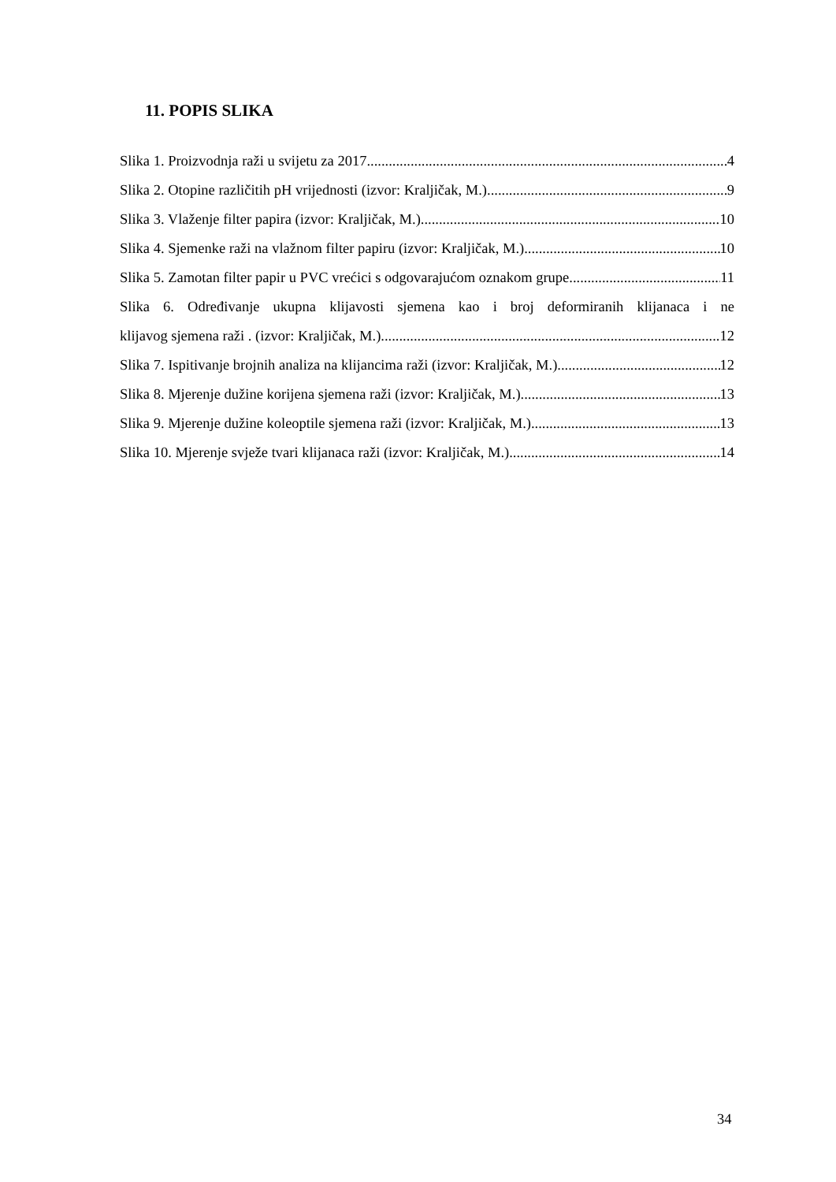11. POPIS SLIKA
Slika 1. Proizvodnja raži u svijetu za 2017. 4
Slika 2. Otopine različitih pH vrijednosti (izvor: Kraljičak, M.) 9
Slika 3. Vlaženje filter papira (izvor: Kraljičak, M.) 10
Slika 4. Sjemenke raži na vlažnom filter papiru (izvor: Kraljičak, M.) 10
Slika 5. Zamotan filter papir u PVC vrećici s odgovarajućom oznakom grupe 11
Slika 6. Određivanje ukupna klijavosti sjemena kao i broj deformiranih klijanaca i ne
klijavog sjemena raži . (izvor: Kraljičak, M.) 12
Slika 7. Ispitivanje brojnih analiza na klijancima raži (izvor: Kraljičak, M.) 12
Slika 8. Mjerenje dužine korijena sjemena raži (izvor: Kraljičak, M.) 13
Slika 9. Mjerenje dužine koleoptile sjemena raži (izvor: Kraljičak, M.) 13
Slika 10. Mjerenje svježe tvari klijanaca raži (izvor: Kraljičak, M.) 14
34